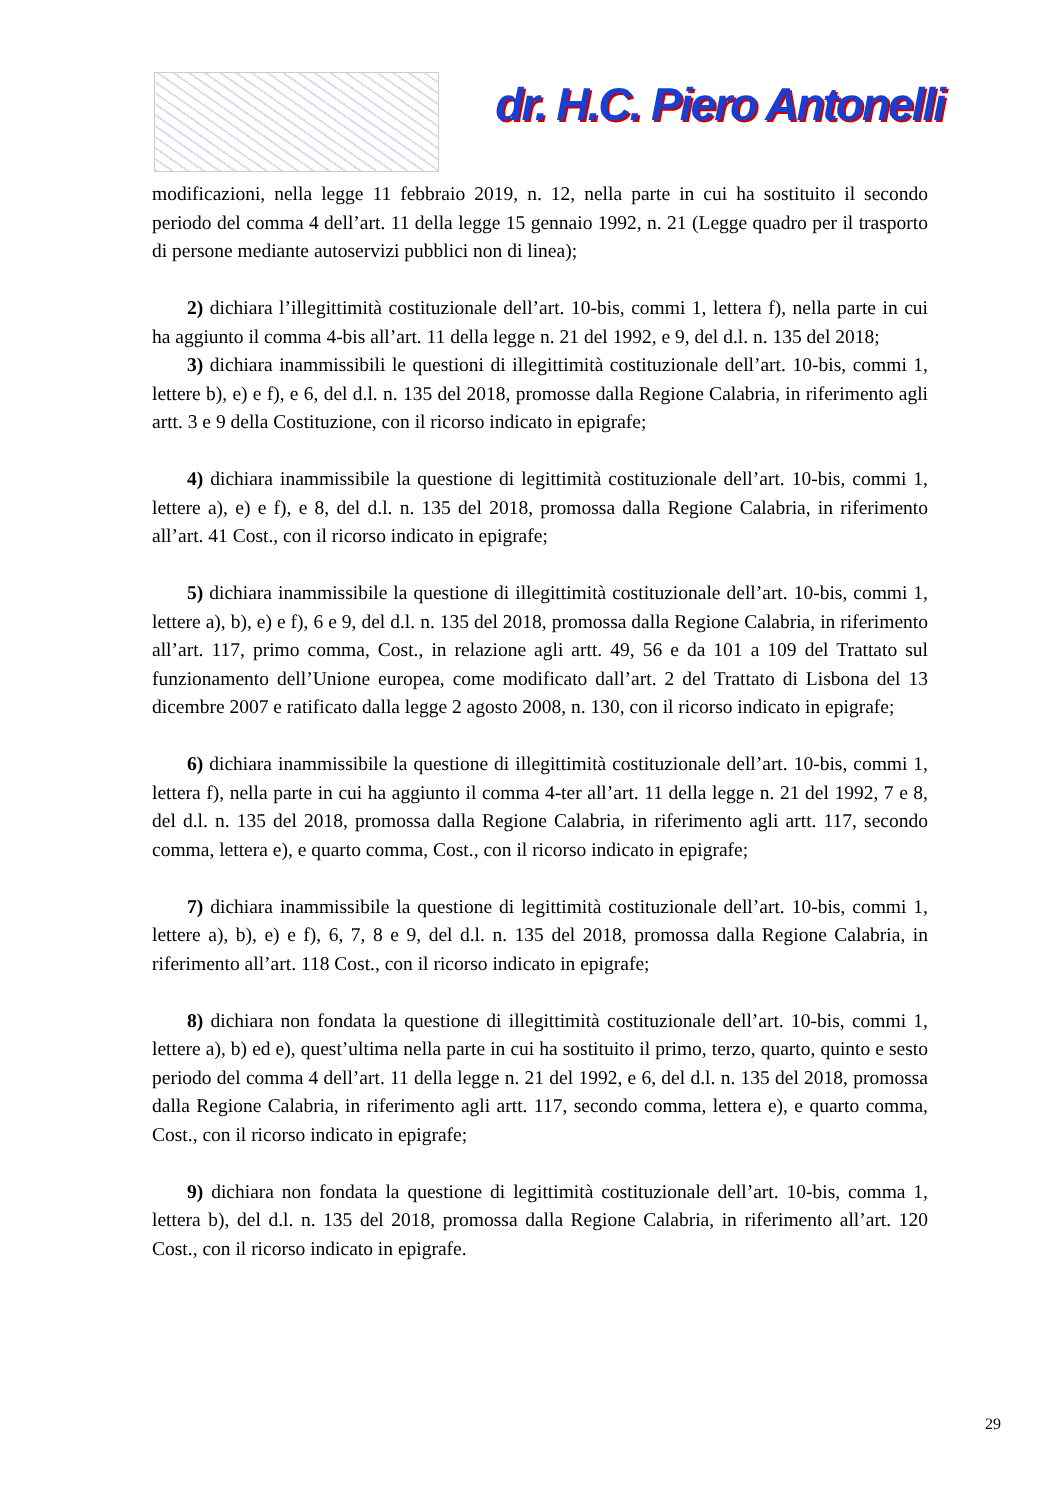dr. H.C. Piero Antonelli
modificazioni, nella legge 11 febbraio 2019, n. 12, nella parte in cui ha sostituito il secondo periodo del comma 4 dell’art. 11 della legge 15 gennaio 1992, n. 21 (Legge quadro per il trasporto di persone mediante autoservizi pubblici non di linea);
2) dichiara l’illegittimità costituzionale dell’art. 10-bis, commi 1, lettera f), nella parte in cui ha aggiunto il comma 4-bis all’art. 11 della legge n. 21 del 1992, e 9, del d.l. n. 135 del 2018;
3) dichiara inammissibili le questioni di illegittimità costituzionale dell’art. 10-bis, commi 1, lettere b), e) e f), e 6, del d.l. n. 135 del 2018, promosse dalla Regione Calabria, in riferimento agli artt. 3 e 9 della Costituzione, con il ricorso indicato in epigrafe;
4) dichiara inammissibile la questione di legittimità costituzionale dell’art. 10-bis, commi 1, lettere a), e) e f), e 8, del d.l. n. 135 del 2018, promossa dalla Regione Calabria, in riferimento all’art. 41 Cost., con il ricorso indicato in epigrafe;
5) dichiara inammissibile la questione di illegittimità costituzionale dell’art. 10-bis, commi 1, lettere a), b), e) e f), 6 e 9, del d.l. n. 135 del 2018, promossa dalla Regione Calabria, in riferimento all’art. 117, primo comma, Cost., in relazione agli artt. 49, 56 e da 101 a 109 del Trattato sul funzionamento dell’Unione europea, come modificato dall’art. 2 del Trattato di Lisbona del 13 dicembre 2007 e ratificato dalla legge 2 agosto 2008, n. 130, con il ricorso indicato in epigrafe;
6) dichiara inammissibile la questione di illegittimità costituzionale dell’art. 10-bis, commi 1, lettera f), nella parte in cui ha aggiunto il comma 4-ter all’art. 11 della legge n. 21 del 1992, 7 e 8, del d.l. n. 135 del 2018, promossa dalla Regione Calabria, in riferimento agli artt. 117, secondo comma, lettera e), e quarto comma, Cost., con il ricorso indicato in epigrafe;
7) dichiara inammissibile la questione di legittimità costituzionale dell’art. 10-bis, commi 1, lettere a), b), e) e f), 6, 7, 8 e 9, del d.l. n. 135 del 2018, promossa dalla Regione Calabria, in riferimento all’art. 118 Cost., con il ricorso indicato in epigrafe;
8) dichiara non fondata la questione di illegittimità costituzionale dell’art. 10-bis, commi 1, lettere a), b) ed e), quest’ultima nella parte in cui ha sostituito il primo, terzo, quarto, quinto e sesto periodo del comma 4 dell’art. 11 della legge n. 21 del 1992, e 6, del d.l. n. 135 del 2018, promossa dalla Regione Calabria, in riferimento agli artt. 117, secondo comma, lettera e), e quarto comma, Cost., con il ricorso indicato in epigrafe;
9) dichiara non fondata la questione di legittimità costituzionale dell’art. 10-bis, comma 1, lettera b), del d.l. n. 135 del 2018, promossa dalla Regione Calabria, in riferimento all’art. 120 Cost., con il ricorso indicato in epigrafe.
29